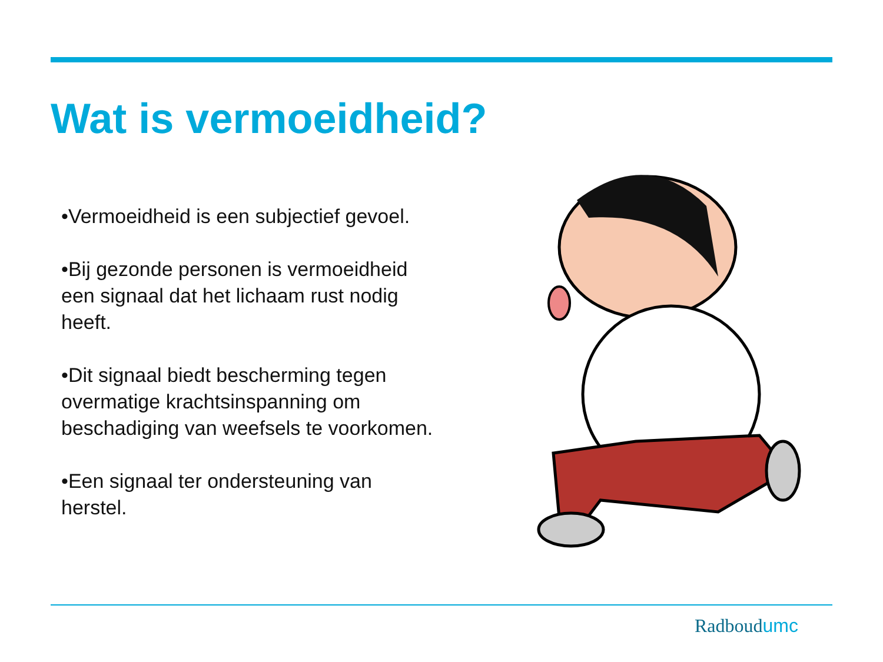Wat is vermoeidheid?
•Vermoeidheid is een subjectief gevoel.
•Bij gezonde personen is vermoeidheid een signaal dat het lichaam rust nodig heeft.
•Dit signaal biedt bescherming tegen overmatige krachtsinspanning om beschadiging van weefsels te voorkomen.
•Een signaal ter ondersteuning van herstel.
Radboudumc